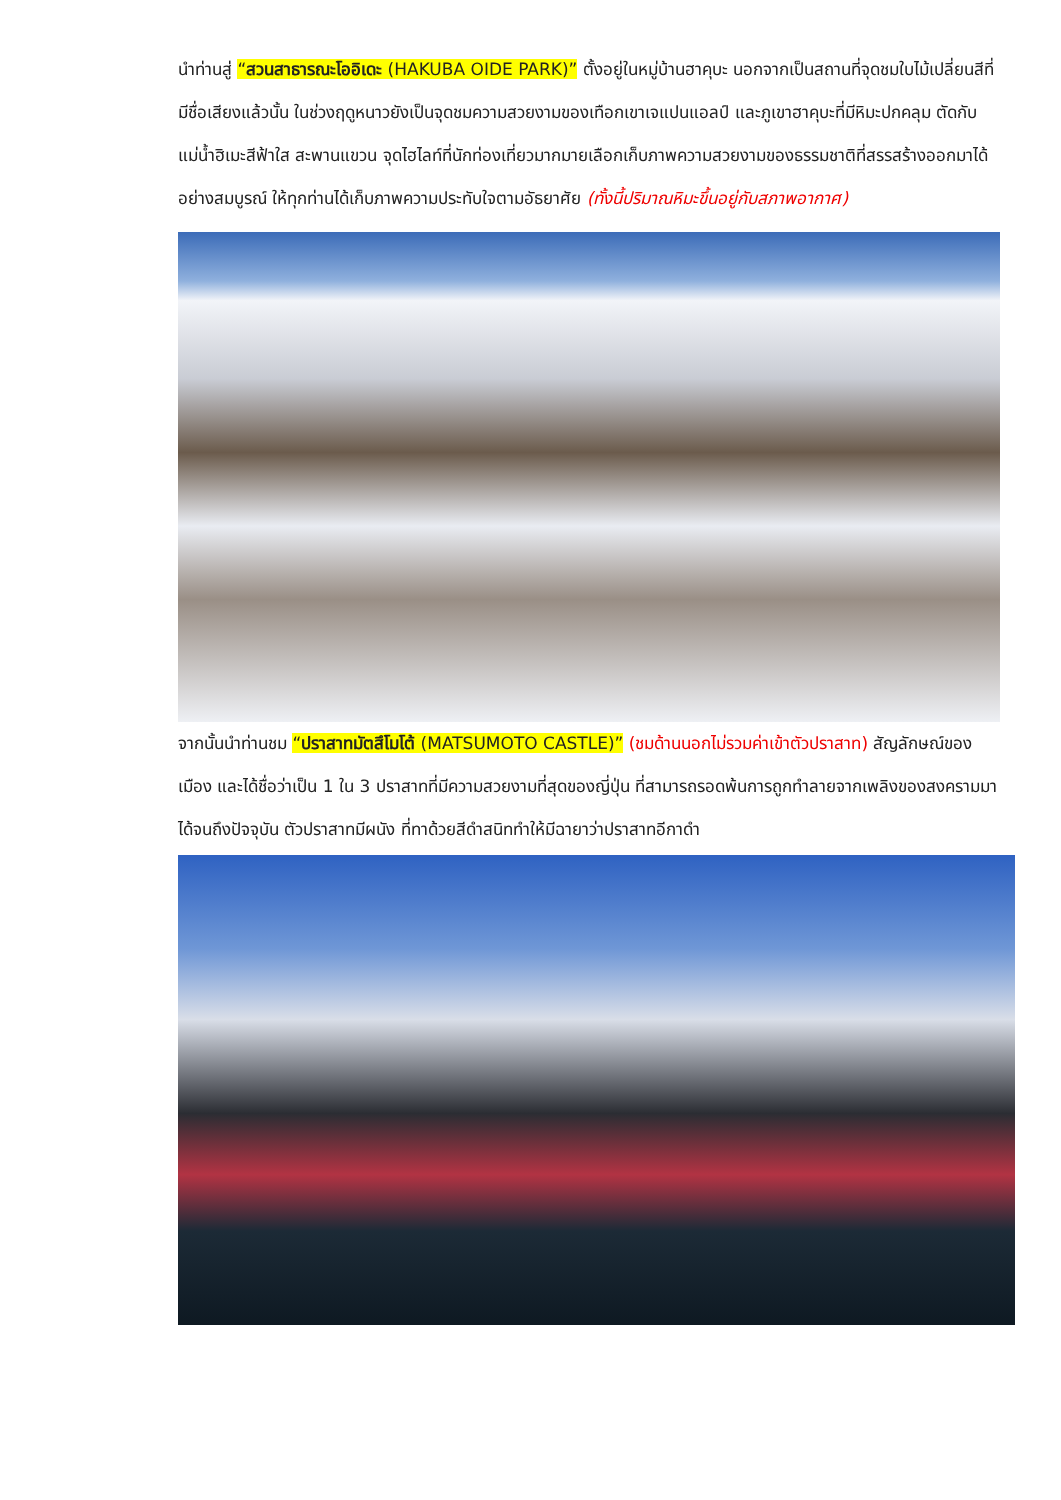นำท่านสู่ “สวนสาธารณะโออิเดะ (HAKUBA OIDE PARK)” ตั้งอยู่ในหมู่บ้านฮาคุบะ นอกจากเป็นสถานที่จุดชมใบไม้เปลี่ยนสีที่มีชื่อเสียงแล้วนั้น ในช่วงฤดูหนาวยังเป็นจุดชมความสวยงามของเทือกเขาเจแปนแอลป์ และภูเขาฮาคุบะที่มีหิมะปกคลุม ตัดกับแม่น้ำฮิเมะสีฟ้าใส สะพานแขวน จุดไฮไลท์ที่นักท่องเที่ยวมากมายเลือกเก็บภาพความสวยงามของธรรมชาติที่สรรสร้างออกมาได้อย่างสมบูรณ์ ให้ทุกท่านได้เก็บภาพความประทับใจตามอัธยาศัย (ทั้งนี้ปริมาณหิมะขึ้นอยู่กับสภาพอากาศ)
จากนั้นนำท่านชม “ปราสาทมัตสึโมโต้ (MATSUMOTO CASTLE)” (ชมด้านนอกไม่รวมค่าเข้าตัวปราสาท) สัญลักษณ์ของเมือง และได้ชื่อว่าเป็น 1 ใน 3 ปราสาทที่มีความสวยงามที่สุดของญี่ปุ่น ที่สามารถรอดพ้นการถูกทำลายจากเพลิงของสงครามมาได้จนถึงปัจจุบัน ตัวปราสาทมีผนัง ที่ทาด้วยสีดำสนิททำให้มีฉายาว่าปราสาทอีกาดำ